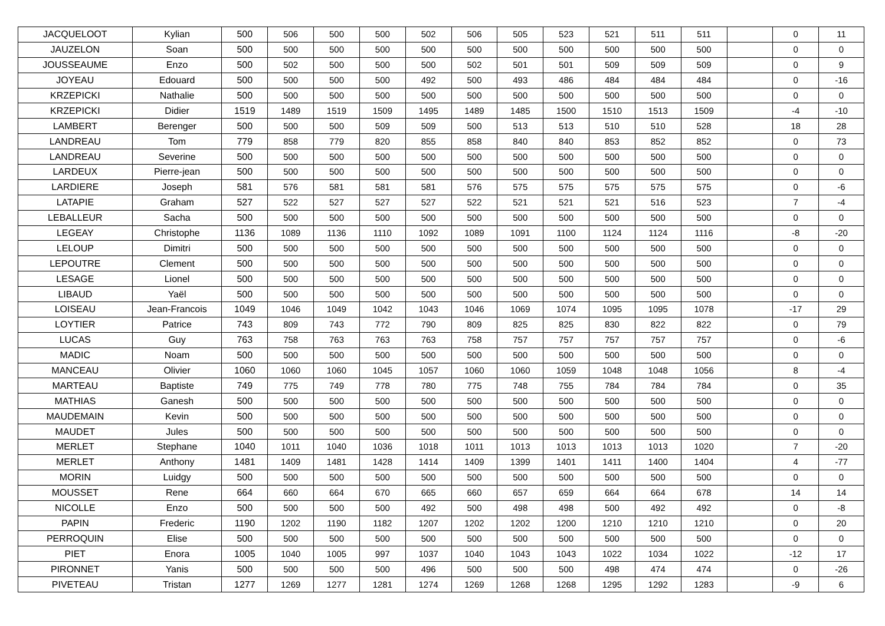| JACQUELOOT | Kylian | 500 | 506 | 500 | 500 | 502 | 506 | 505 | 523 | 521 | 511 | 511 | | 0 | 11 |
| JAUZELON | Soan | 500 | 500 | 500 | 500 | 500 | 500 | 500 | 500 | 500 | 500 | 500 | | 0 | 0 |
| JOUSSEAUME | Enzo | 500 | 502 | 500 | 500 | 500 | 502 | 501 | 501 | 509 | 509 | 509 | | 0 | 9 |
| JOYEAU | Edouard | 500 | 500 | 500 | 500 | 492 | 500 | 493 | 486 | 484 | 484 | 484 | | 0 | -16 |
| KRZEPICKI | Nathalie | 500 | 500 | 500 | 500 | 500 | 500 | 500 | 500 | 500 | 500 | 500 | | 0 | 0 |
| KRZEPICKI | Didier | 1519 | 1489 | 1519 | 1509 | 1495 | 1489 | 1485 | 1500 | 1510 | 1513 | 1509 | | -4 | -10 |
| LAMBERT | Berenger | 500 | 500 | 500 | 509 | 509 | 500 | 513 | 513 | 510 | 510 | 528 | | 18 | 28 |
| LANDREAU | Tom | 779 | 858 | 779 | 820 | 855 | 858 | 840 | 840 | 853 | 852 | 852 | | 0 | 73 |
| LANDREAU | Severine | 500 | 500 | 500 | 500 | 500 | 500 | 500 | 500 | 500 | 500 | 500 | | 0 | 0 |
| LARDEUX | Pierre-jean | 500 | 500 | 500 | 500 | 500 | 500 | 500 | 500 | 500 | 500 | 500 | | 0 | 0 |
| LARDIERE | Joseph | 581 | 576 | 581 | 581 | 581 | 576 | 575 | 575 | 575 | 575 | 575 | | 0 | -6 |
| LATAPIE | Graham | 527 | 522 | 527 | 527 | 527 | 522 | 521 | 521 | 521 | 516 | 523 | | 7 | -4 |
| LEBALLEUR | Sacha | 500 | 500 | 500 | 500 | 500 | 500 | 500 | 500 | 500 | 500 | 500 | | 0 | 0 |
| LEGEAY | Christophe | 1136 | 1089 | 1136 | 1110 | 1092 | 1089 | 1091 | 1100 | 1124 | 1124 | 1116 | | -8 | -20 |
| LELOUP | Dimitri | 500 | 500 | 500 | 500 | 500 | 500 | 500 | 500 | 500 | 500 | 500 | | 0 | 0 |
| LEPOUTRE | Clement | 500 | 500 | 500 | 500 | 500 | 500 | 500 | 500 | 500 | 500 | 500 | | 0 | 0 |
| LESAGE | Lionel | 500 | 500 | 500 | 500 | 500 | 500 | 500 | 500 | 500 | 500 | 500 | | 0 | 0 |
| LIBAUD | Yaël | 500 | 500 | 500 | 500 | 500 | 500 | 500 | 500 | 500 | 500 | 500 | | 0 | 0 |
| LOISEAU | Jean-Francois | 1049 | 1046 | 1049 | 1042 | 1043 | 1046 | 1069 | 1074 | 1095 | 1095 | 1078 | | -17 | 29 |
| LOYTIER | Patrice | 743 | 809 | 743 | 772 | 790 | 809 | 825 | 825 | 830 | 822 | 822 | | 0 | 79 |
| LUCAS | Guy | 763 | 758 | 763 | 763 | 763 | 758 | 757 | 757 | 757 | 757 | 757 | | 0 | -6 |
| MADIC | Noam | 500 | 500 | 500 | 500 | 500 | 500 | 500 | 500 | 500 | 500 | 500 | | 0 | 0 |
| MANCEAU | Olivier | 1060 | 1060 | 1060 | 1045 | 1057 | 1060 | 1060 | 1059 | 1048 | 1048 | 1056 | | 8 | -4 |
| MARTEAU | Baptiste | 749 | 775 | 749 | 778 | 780 | 775 | 748 | 755 | 784 | 784 | 784 | | 0 | 35 |
| MATHIAS | Ganesh | 500 | 500 | 500 | 500 | 500 | 500 | 500 | 500 | 500 | 500 | 500 | | 0 | 0 |
| MAUDEMAIN | Kevin | 500 | 500 | 500 | 500 | 500 | 500 | 500 | 500 | 500 | 500 | 500 | | 0 | 0 |
| MAUDET | Jules | 500 | 500 | 500 | 500 | 500 | 500 | 500 | 500 | 500 | 500 | 500 | | 0 | 0 |
| MERLET | Stephane | 1040 | 1011 | 1040 | 1036 | 1018 | 1011 | 1013 | 1013 | 1013 | 1013 | 1020 | | 7 | -20 |
| MERLET | Anthony | 1481 | 1409 | 1481 | 1428 | 1414 | 1409 | 1399 | 1401 | 1411 | 1400 | 1404 | | 4 | -77 |
| MORIN | Luidgy | 500 | 500 | 500 | 500 | 500 | 500 | 500 | 500 | 500 | 500 | 500 | | 0 | 0 |
| MOUSSET | Rene | 664 | 660 | 664 | 670 | 665 | 660 | 657 | 659 | 664 | 664 | 678 | | 14 | 14 |
| NICOLLE | Enzo | 500 | 500 | 500 | 500 | 492 | 500 | 498 | 498 | 500 | 492 | 492 | | 0 | -8 |
| PAPIN | Frederic | 1190 | 1202 | 1190 | 1182 | 1207 | 1202 | 1202 | 1200 | 1210 | 1210 | 1210 | | 0 | 20 |
| PERROQUIN | Elise | 500 | 500 | 500 | 500 | 500 | 500 | 500 | 500 | 500 | 500 | 500 | | 0 | 0 |
| PIET | Enora | 1005 | 1040 | 1005 | 997 | 1037 | 1040 | 1043 | 1043 | 1022 | 1034 | 1022 | | -12 | 17 |
| PIRONNET | Yanis | 500 | 500 | 500 | 500 | 496 | 500 | 500 | 500 | 498 | 474 | 474 | | 0 | -26 |
| PIVETEAU | Tristan | 1277 | 1269 | 1277 | 1281 | 1274 | 1269 | 1268 | 1268 | 1295 | 1292 | 1283 | | -9 | 6 |